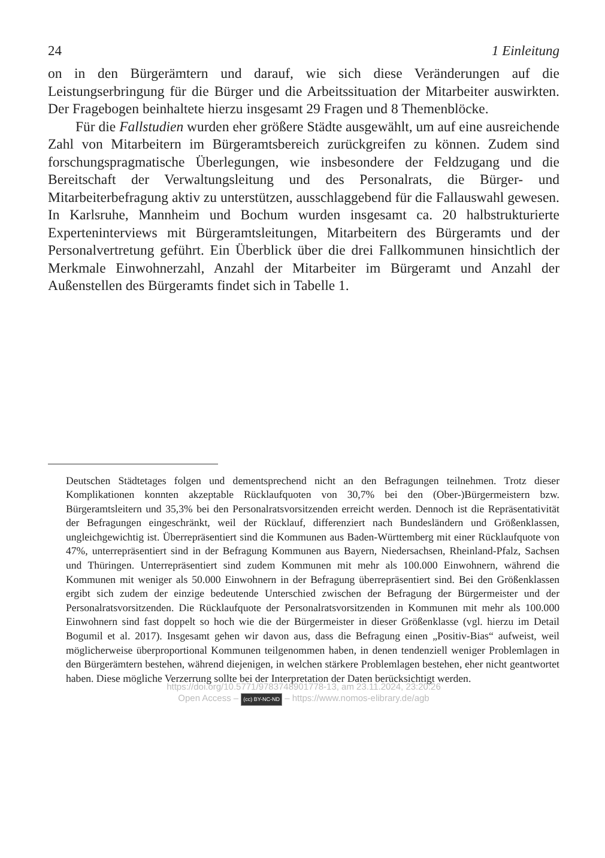24 1 Einleitung
on in den Bürgerämtern und darauf, wie sich diese Veränderungen auf die Leistungserbringung für die Bürger und die Arbeitssituation der Mitarbeiter auswirkten. Der Fragebogen beinhaltete hierzu insgesamt 29 Fragen und 8 Themenblöcke.
Für die Fallstudien wurden eher größere Städte ausgewählt, um auf eine ausreichende Zahl von Mitarbeitern im Bürgeramtsbereich zurückgreifen zu können. Zudem sind forschungspragmatische Überlegungen, wie insbesondere der Feldzugang und die Bereitschaft der Verwaltungsleitung und des Personalrats, die Bürger- und Mitarbeiterbefragung aktiv zu unterstützen, ausschlaggebend für die Fallauswahl gewesen. In Karlsruhe, Mannheim und Bochum wurden insgesamt ca. 20 halbstrukturierte Experteninterviews mit Bürgeramtsleitungen, Mitarbeitern des Bürgeramts und der Personalvertretung geführt. Ein Überblick über die drei Fallkommunen hinsichtlich der Merkmale Einwohnerzahl, Anzahl der Mitarbeiter im Bürgeramt und Anzahl der Außenstellen des Bürgeramts findet sich in Tabelle 1.
Deutschen Städtetages folgen und dementsprechend nicht an den Befragungen teilnehmen. Trotz dieser Komplikationen konnten akzeptable Rücklaufquoten von 30,7% bei den (Ober-)Bürgermeistern bzw. Bürgeramtsleitern und 35,3% bei den Personalratsvorsitzenden erreicht werden. Dennoch ist die Repräsentativität der Befragungen eingeschränkt, weil der Rücklauf, differenziert nach Bundesländern und Größenklassen, ungleichgewichtig ist. Überrepräsentiert sind die Kommunen aus Baden-Württemberg mit einer Rücklaufquote von 47%, unterrepräsentiert sind in der Befragung Kommunen aus Bayern, Niedersachsen, Rheinland-Pfalz, Sachsen und Thüringen. Unterrepräsentiert sind zudem Kommunen mit mehr als 100.000 Einwohnern, während die Kommunen mit weniger als 50.000 Einwohnern in der Befragung überrepräsentiert sind. Bei den Größenklassen ergibt sich zudem der einzige bedeutende Unterschied zwischen der Befragung der Bürgermeister und der Personalratsvorsitzenden. Die Rücklaufquote der Personalratsvorsitzenden in Kommunen mit mehr als 100.000 Einwohnern sind fast doppelt so hoch wie die der Bürgermeister in dieser Größenklasse (vgl. hierzu im Detail Bogumil et al. 2017). Insgesamt gehen wir davon aus, dass die Befragung einen „Positiv-Bias“ aufweist, weil möglicherweise überproportional Kommunen teilgenommen haben, in denen tendenziell weniger Problemlagen in den Bürgerämtern bestehen, während diejenigen, in welchen stärkere Problemlagen bestehen, eher nicht geantwortet haben. Diese mögliche Verzerrung sollte bei der Interpretation der Daten berücksichtigt werden.
https://doi.org/10.5771/9783748901778-13, am 23.11.2024, 23:20:26
Open Access – (cc) BY-NC-ND – https://www.nomos-elibrary.de/agb